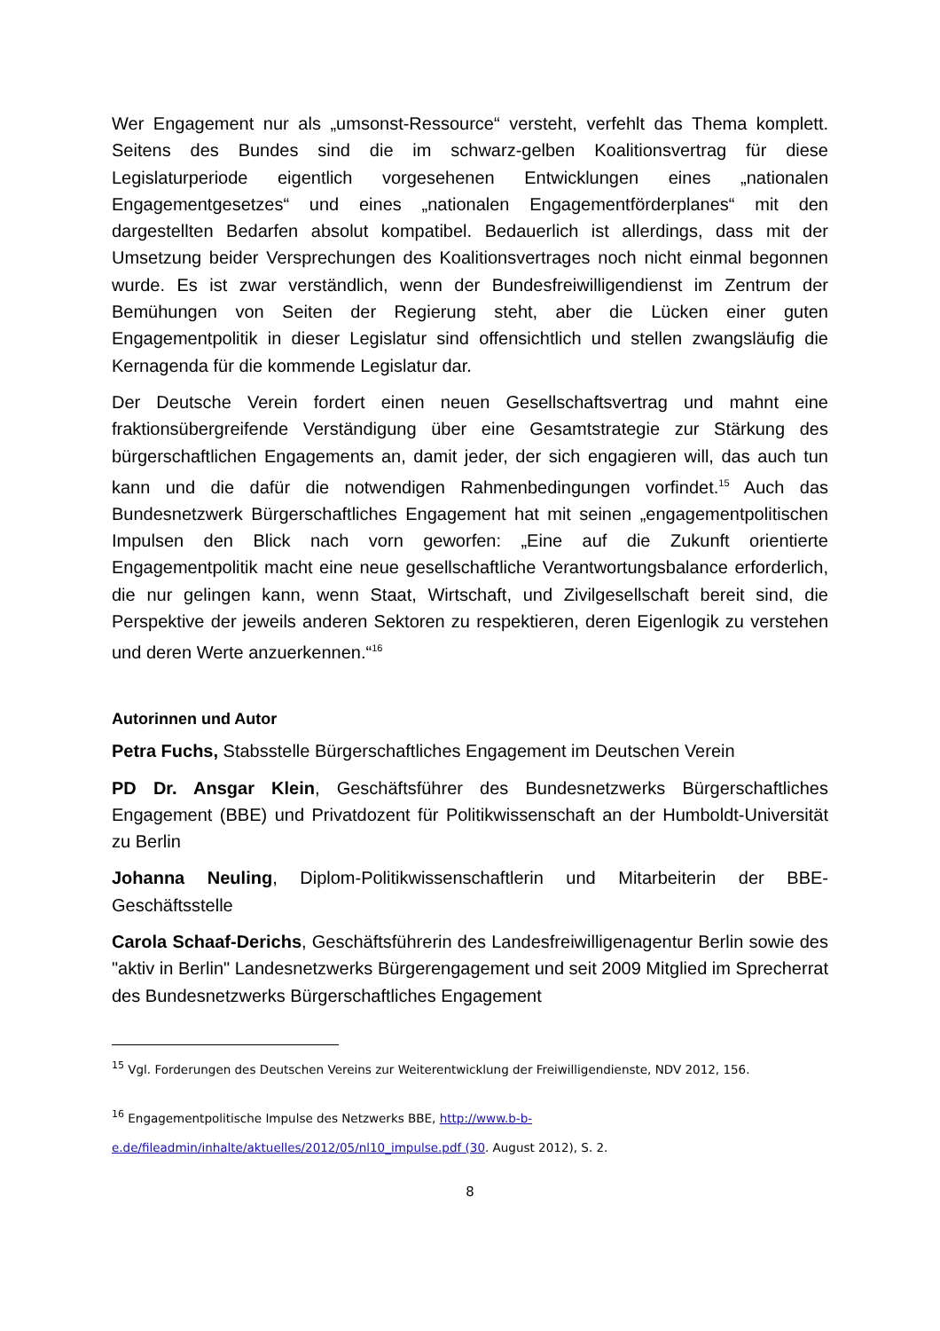Wer Engagement nur als „umsonst-Ressource“ versteht, verfehlt das Thema komplett. Seitens des Bundes sind die im schwarz-gelben Koalitionsvertrag für diese Legislaturperiode eigentlich vorgesehenen Entwicklungen eines „nationalen Engagementgesetzes“ und eines „nationalen Engagementförderplanes“ mit den dargestellten Bedarfen absolut kompatibel. Bedauerlich ist allerdings, dass mit der Umsetzung beider Versprechungen des Koalitionsvertrages noch nicht einmal begonnen wurde. Es ist zwar verständlich, wenn der Bundesfreiwilligendienst im Zentrum der Bemühungen von Seiten der Regierung steht, aber die Lücken einer guten Engagementpolitik in dieser Legislatur sind offensichtlich und stellen zwangsläufig die Kernagenda für die kommende Legislatur dar.
Der Deutsche Verein fordert einen neuen Gesellschaftsvertrag und mahnt eine fraktionsübergreifende Verständigung über eine Gesamtstrategie zur Stärkung des bürgerschaftlichen Engagements an, damit jeder, der sich engagieren will, das auch tun kann und die dafür die notwendigen Rahmenbedingungen vorfindet.<sup>15</sup> Auch das Bundesnetzwerk Bürgerschaftliches Engagement hat mit seinen „engagementpolitischen Impulsen den Blick nach vorn geworfen: „Eine auf die Zukunft orientierte Engagementpolitik macht eine neue gesellschaftliche Verantwortungsbalance erforderlich, die nur gelingen kann, wenn Staat, Wirtschaft, und Zivilgesellschaft bereit sind, die Perspektive der jeweils anderen Sektoren zu respektieren, deren Eigenlogik zu verstehen und deren Werte anzuerkennen.“<sup>16</sup>
Autorinnen und Autor
Petra Fuchs, Stabsstelle Bürgerschaftliches Engagement im Deutschen Verein
PD Dr. Ansgar Klein, Geschäftsführer des Bundesnetzwerks Bürgerschaftliches Engagement (BBE) und Privatdozent für Politikwissenschaft an der Humboldt-Universität zu Berlin
Johanna Neuling, Diplom-Politikwissenschaftlerin und Mitarbeiterin der BBE-Geschäftsstelle
Carola Schaaf-Derichs, Geschäftsführerin des Landesfreiwilligenagentur Berlin sowie des "aktiv in Berlin" Landesnetzwerks Bürgerengagement und seit 2009 Mitglied im Sprecherrat des Bundesnetzwerks Bürgerschaftliches Engagement
<sup>15</sup> Vgl. Forderungen des Deutschen Vereins zur Weiterentwicklung der Freiwilligendienste, NDV 2012, 156.
<sup>16</sup> Engagementpolitische Impulse des Netzwerks BBE, http://www.b-b-
e.de/fileadmin/inhalte/aktuelles/2012/05/nl10_impulse.pdf (30. August 2012), S. 2.
8